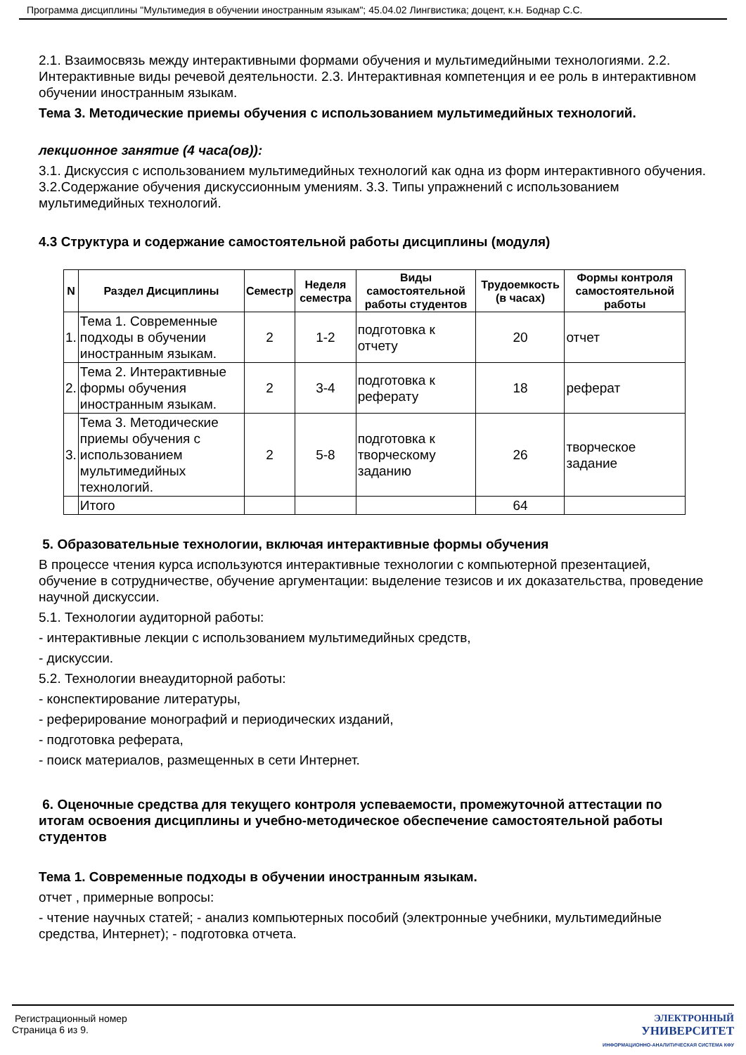Программа дисциплины "Мультимедия в обучении иностранным языкам"; 45.04.02 Лингвистика; доцент, к.н. Боднар С.С.
2.1. Взаимосвязь между интерактивными формами обучения и мультимедийными технологиями. 2.2. Интерактивные виды речевой деятельности. 2.3. Интерактивная компетенция и ее роль в интерактивном обучении иностранным языкам.
Тема 3. Методические приемы обучения с использованием мультимедийных технологий.
лекционное занятие (4 часа(ов)):
3.1. Дискуссия с использованием мультимедийных технологий как одна из форм интерактивного обучения. 3.2.Содержание обучения дискуссионным умениям. 3.3. Типы упражнений с использованием мультимедийных технологий.
4.3 Структура и содержание самостоятельной работы дисциплины (модуля)
| N | Раздел Дисциплины | Семестр | Неделя семестра | Виды самостоятельной работы студентов | Трудоемкость (в часах) | Формы контроля самостоятельной работы |
| --- | --- | --- | --- | --- | --- | --- |
| 1. | Тема 1. Современные подходы в обучении иностранным языкам. | 2 | 1-2 | подготовка к отчету | 20 | отчет |
| 2. | Тема 2. Интерактивные формы обучения иностранным языкам. | 2 | 3-4 | подготовка к реферату | 18 | реферат |
| 3. | Тема 3. Методические приемы обучения с использованием мультимедийных технологий. | 2 | 5-8 | подготовка к творческому заданию | 26 | творческое задание |
| | Итого | | | | 64 | |
5. Образовательные технологии, включая интерактивные формы обучения
В процессе чтения курса используются интерактивные технологии с компьютерной презентацией, обучение в сотрудничестве, обучение аргументации: выделение тезисов и их доказательства, проведение научной дискуссии.
5.1. Технологии аудиторной работы:
- интерактивные лекции с использованием мультимедийных средств,
- дискуссии.
5.2. Технологии внеаудиторной работы:
- конспектирование литературы,
- реферирование монографий и периодических изданий,
- подготовка реферата,
- поиск материалов, размещенных в сети Интернет.
6. Оценочные средства для текущего контроля успеваемости, промежуточной аттестации по итогам освоения дисциплины и учебно-методическое обеспечение самостоятельной работы студентов
Тема 1. Современные подходы в обучении иностранным языкам.
отчет , примерные вопросы:
- чтение научных статей; - анализ компьютерных пособий (электронные учебники, мультимедийные средства, Интернет); - подготовка отчета.
Регистрационный номер
Страница 6 из 9.
ЭЛЕКТРОННЫЙ
УНИВЕРСИТЕТ
ИНФОРМАЦИОННО-АНАЛИТИЧЕСКАЯ СИСТЕМА КФУ